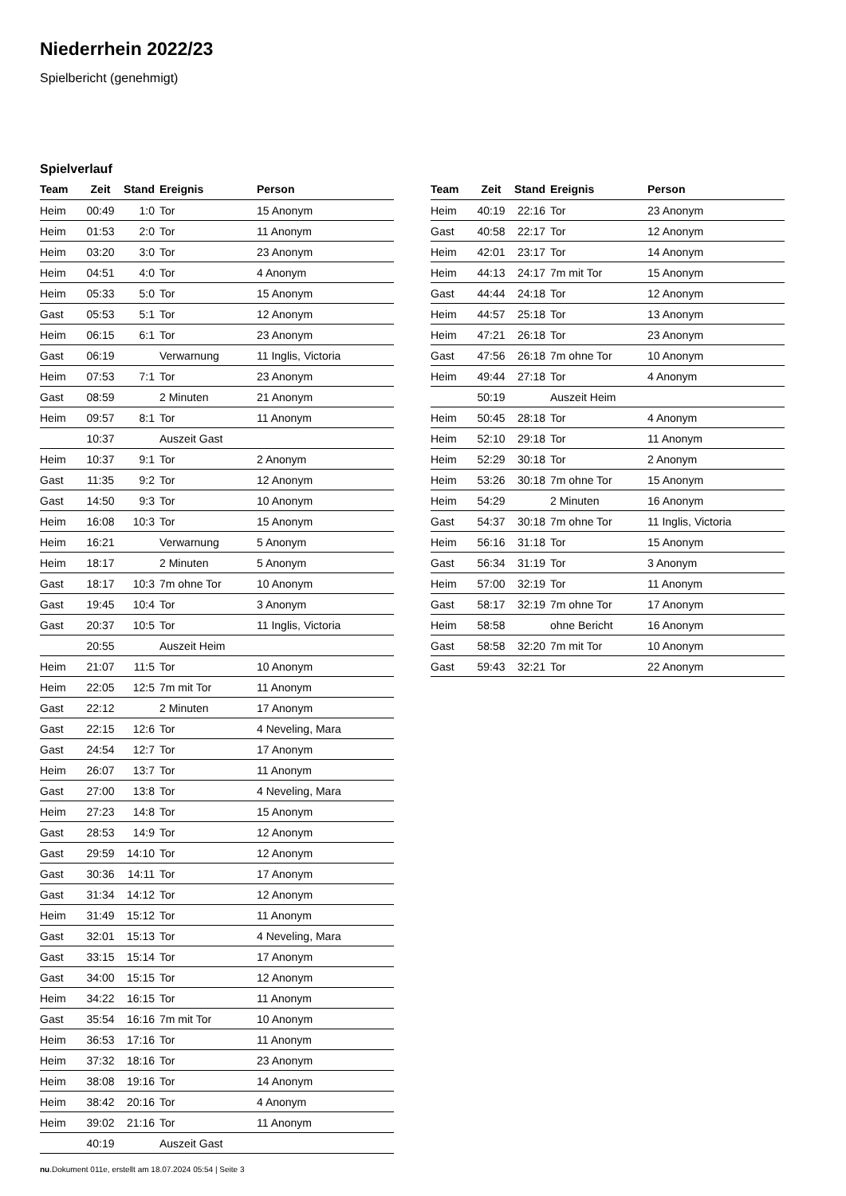Niederrhein 2022/23
Spielbericht (genehmigt)
Spielverlauf
| Team | Zeit | Stand | Ereignis | Person |
| --- | --- | --- | --- | --- |
| Heim | 00:49 | 1:0 | Tor | 15 Anonym |
| Heim | 01:53 | 2:0 | Tor | 11 Anonym |
| Heim | 03:20 | 3:0 | Tor | 23 Anonym |
| Heim | 04:51 | 4:0 | Tor | 4 Anonym |
| Heim | 05:33 | 5:0 | Tor | 15 Anonym |
| Gast | 05:53 | 5:1 | Tor | 12 Anonym |
| Heim | 06:15 | 6:1 | Tor | 23 Anonym |
| Gast | 06:19 | | Verwarnung | 11 Inglis, Victoria |
| Heim | 07:53 | 7:1 | Tor | 23 Anonym |
| Gast | 08:59 | | 2 Minuten | 21 Anonym |
| Heim | 09:57 | 8:1 | Tor | 11 Anonym |
| | 10:37 | | Auszeit Gast | |
| Heim | 10:37 | 9:1 | Tor | 2 Anonym |
| Gast | 11:35 | 9:2 | Tor | 12 Anonym |
| Gast | 14:50 | 9:3 | Tor | 10 Anonym |
| Heim | 16:08 | 10:3 | Tor | 15 Anonym |
| Heim | 16:21 | | Verwarnung | 5 Anonym |
| Heim | 18:17 | | 2 Minuten | 5 Anonym |
| Gast | 18:17 | 10:3 | 7m ohne Tor | 10 Anonym |
| Gast | 19:45 | 10:4 | Tor | 3 Anonym |
| Gast | 20:37 | 10:5 | Tor | 11 Inglis, Victoria |
| | 20:55 | | Auszeit Heim | |
| Heim | 21:07 | 11:5 | Tor | 10 Anonym |
| Heim | 22:05 | 12:5 | 7m mit Tor | 11 Anonym |
| Gast | 22:12 | | 2 Minuten | 17 Anonym |
| Gast | 22:15 | 12:6 | Tor | 4 Neveling, Mara |
| Gast | 24:54 | 12:7 | Tor | 17 Anonym |
| Heim | 26:07 | 13:7 | Tor | 11 Anonym |
| Gast | 27:00 | 13:8 | Tor | 4 Neveling, Mara |
| Heim | 27:23 | 14:8 | Tor | 15 Anonym |
| Gast | 28:53 | 14:9 | Tor | 12 Anonym |
| Gast | 29:59 | 14:10 | Tor | 12 Anonym |
| Gast | 30:36 | 14:11 | Tor | 17 Anonym |
| Gast | 31:34 | 14:12 | Tor | 12 Anonym |
| Heim | 31:49 | 15:12 | Tor | 11 Anonym |
| Gast | 32:01 | 15:13 | Tor | 4 Neveling, Mara |
| Gast | 33:15 | 15:14 | Tor | 17 Anonym |
| Gast | 34:00 | 15:15 | Tor | 12 Anonym |
| Heim | 34:22 | 16:15 | Tor | 11 Anonym |
| Gast | 35:54 | 16:16 | 7m mit Tor | 10 Anonym |
| Heim | 36:53 | 17:16 | Tor | 11 Anonym |
| Heim | 37:32 | 18:16 | Tor | 23 Anonym |
| Heim | 38:08 | 19:16 | Tor | 14 Anonym |
| Heim | 38:42 | 20:16 | Tor | 4 Anonym |
| Heim | 39:02 | 21:16 | Tor | 11 Anonym |
| | 40:19 | | Auszeit Gast | |
| Team | Zeit | Stand | Ereignis | Person |
| --- | --- | --- | --- | --- |
| Heim | 40:19 | 22:16 | Tor | 23 Anonym |
| Gast | 40:58 | 22:17 | Tor | 12 Anonym |
| Heim | 42:01 | 23:17 | Tor | 14 Anonym |
| Heim | 44:13 | 24:17 | 7m mit Tor | 15 Anonym |
| Gast | 44:44 | 24:18 | Tor | 12 Anonym |
| Heim | 44:57 | 25:18 | Tor | 13 Anonym |
| Heim | 47:21 | 26:18 | Tor | 23 Anonym |
| Gast | 47:56 | 26:18 | 7m ohne Tor | 10 Anonym |
| Heim | 49:44 | 27:18 | Tor | 4 Anonym |
| | 50:19 | | Auszeit Heim | |
| Heim | 50:45 | 28:18 | Tor | 4 Anonym |
| Heim | 52:10 | 29:18 | Tor | 11 Anonym |
| Heim | 52:29 | 30:18 | Tor | 2 Anonym |
| Heim | 53:26 | 30:18 | 7m ohne Tor | 15 Anonym |
| Heim | 54:29 | | 2 Minuten | 16 Anonym |
| Gast | 54:37 | 30:18 | 7m ohne Tor | 11 Inglis, Victoria |
| Heim | 56:16 | 31:18 | Tor | 15 Anonym |
| Gast | 56:34 | 31:19 | Tor | 3 Anonym |
| Heim | 57:00 | 32:19 | Tor | 11 Anonym |
| Gast | 58:17 | 32:19 | 7m ohne Tor | 17 Anonym |
| Heim | 58:58 | | ohne Bericht | 16 Anonym |
| Gast | 58:58 | 32:20 | 7m mit Tor | 10 Anonym |
| Gast | 59:43 | 32:21 | Tor | 22 Anonym |
nu.Dokument 011e, erstellt am 18.07.2024 05:54 | Seite 3